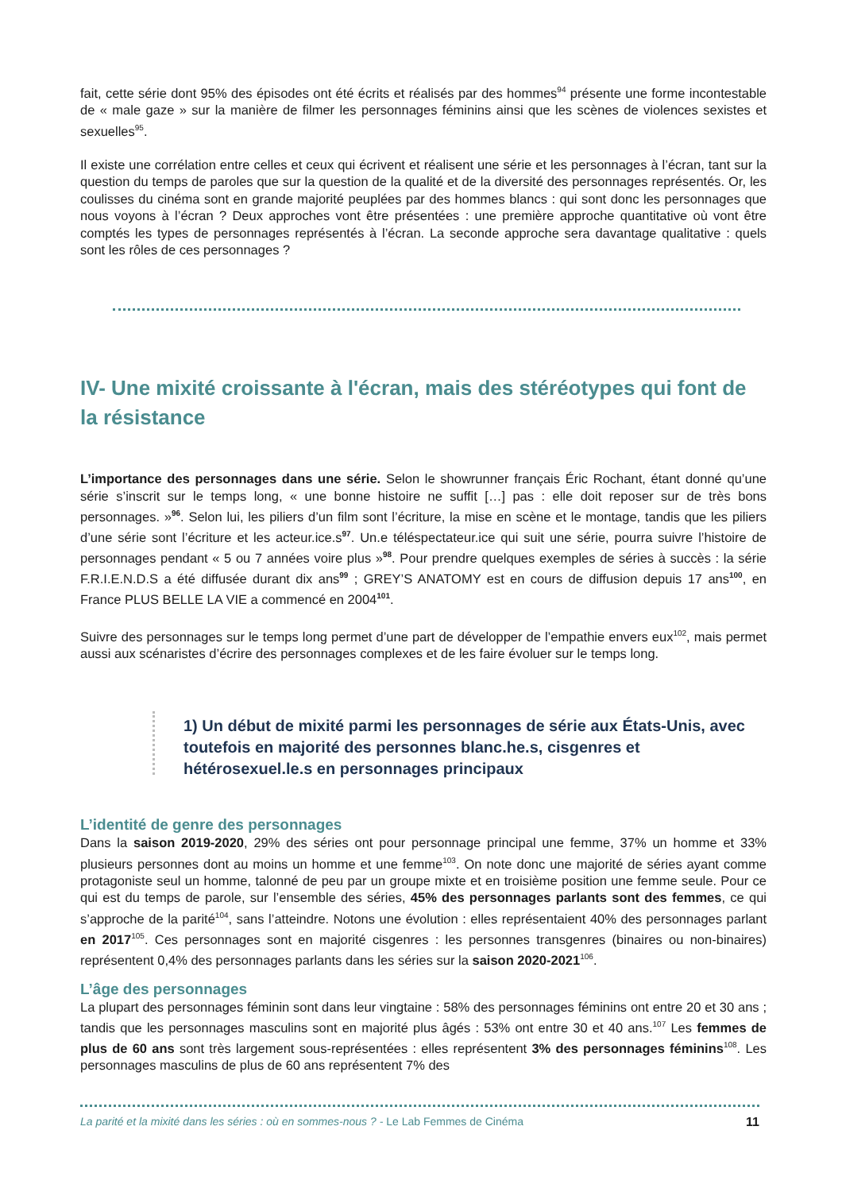fait, cette série dont 95% des épisodes ont été écrits et réalisés par des hommes<sup>94</sup> présente une forme incontestable de « male gaze » sur la manière de filmer les personnages féminins ainsi que les scènes de violences sexistes et sexuelles<sup>95</sup>.
Il existe une corrélation entre celles et ceux qui écrivent et réalisent une série et les personnages à l’écran, tant sur la question du temps de paroles que sur la question de la qualité et de la diversité des personnages représentés. Or, les coulisses du cinéma sont en grande majorité peuplées par des hommes blancs : qui sont donc les personnages que nous voyons à l’écran ? Deux approches vont être présentées : une première approche quantitative où vont être comptés les types de personnages représentés à l’écran. La seconde approche sera davantage qualitative : quels sont les rôles de ces personnages ?
IV- Une mixité croissante à l'écran, mais des stéréotypes qui font de la résistance
L’importance des personnages dans une série. Selon le showrunner français Éric Rochant, étant donné qu’une série s’inscrit sur le temps long, « une bonne histoire ne suffit […] pas : elle doit reposer sur de très bons personnages. »<sup>96</sup>. Selon lui, les piliers d’un film sont l’écriture, la mise en scène et le montage, tandis que les piliers d’une série sont l’écriture et les acteur.ice.s<sup>97</sup>. Un.e téléspectateur.ice qui suit une série, pourra suivre l’histoire de personnages pendant « 5 ou 7 années voire plus »<sup>98</sup>. Pour prendre quelques exemples de séries à succès : la série F.R.I.E.N.D.S a été diffusée durant dix ans<sup>99</sup> ; GREY’S ANATOMY est en cours de diffusion depuis 17 ans<sup>100</sup>, en France PLUS BELLE LA VIE a commencé en 2004<sup>101</sup>.
Suivre des personnages sur le temps long permet d’une part de développer de l’empathie envers eux<sup>102</sup>, mais permet aussi aux scénaristes d’écrire des personnages complexes et de les faire évoluer sur le temps long.
1) Un début de mixité parmi les personnages de série aux États-Unis, avec toutefois en majorité des personnes blanc.he.s, cisgenres et hétérosexuel.le.s en personnages principaux
L’identité de genre des personnages
Dans la saison 2019-2020, 29% des séries ont pour personnage principal une femme, 37% un homme et 33% plusieurs personnes dont au moins un homme et une femme<sup>103</sup>. On note donc une majorité de séries ayant comme protagoniste seul un homme, talonné de peu par un groupe mixte et en troisième position une femme seule. Pour ce qui est du temps de parole, sur l’ensemble des séries, 45% des personnages parlants sont des femmes, ce qui s’approche de la parité<sup>104</sup>, sans l’atteindre. Notons une évolution : elles représentaient 40% des personnages parlant en 2017<sup>105</sup>. Ces personnages sont en majorité cisgenres : les personnes transgenres (binaires ou non-binaires) représentent 0,4% des personnages parlants dans les séries sur la saison 2020-2021<sup>106</sup>.
L’âge des personnages
La plupart des personnages féminin sont dans leur vingtaine : 58% des personnages féminins ont entre 20 et 30 ans ; tandis que les personnages masculins sont en majorité plus âgés : 53% ont entre 30 et 40 ans.<sup>107</sup> Les femmes de plus de 60 ans sont très largement sous-représentées : elles représentent 3% des personnages féminins<sup>108</sup>. Les personnages masculins de plus de 60 ans représentent 7% des
La parité et la mixité dans les séries : où en sommes-nous ? - Le Lab Femmes de Cinéma 11